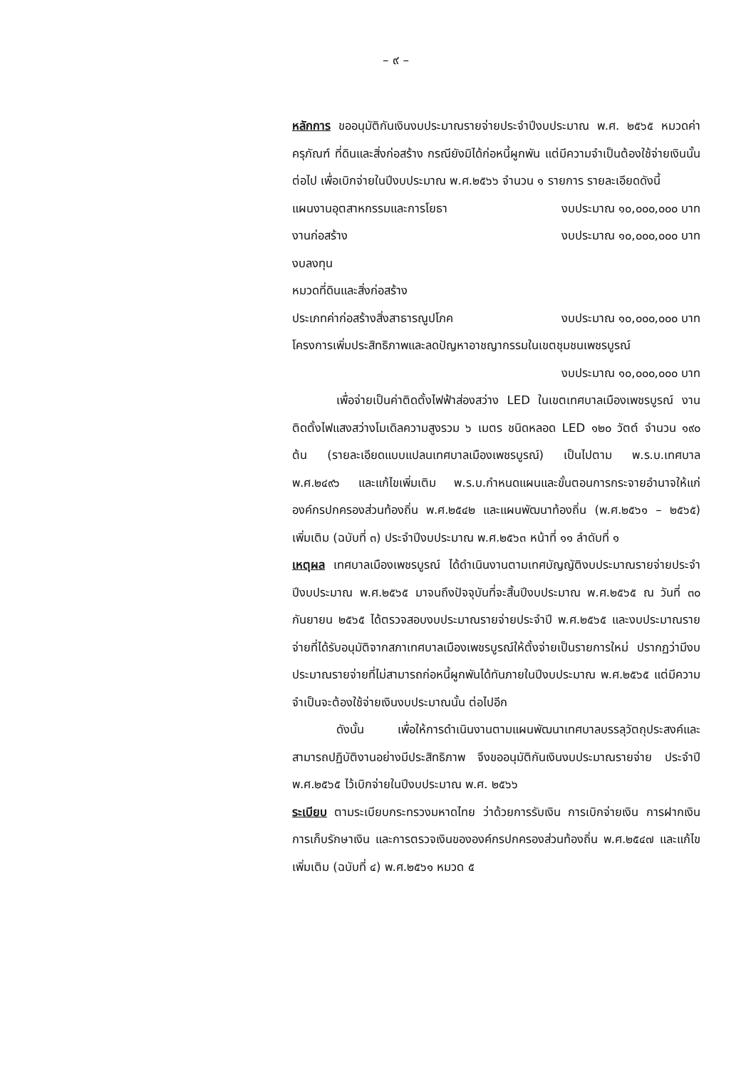– ๙ –
หลักการ ขออนุมัติกันเงินงบประมาณรายจ่ายประจำปีงบประมาณ พ.ศ. ๒๕๖๕ หมวดค่าครุภัณฑ์ ที่ดินและสิ่งก่อสร้าง กรณียังมิได้ก่อหนี้ผูกพัน แต่มีความจำเป็นต้องใช้จ่ายเงินนั้นต่อไป เพื่อเบิกจ่ายในปีงบประมาณ พ.ศ.๒๕๖๖ จำนวน ๑ รายการ รายละเอียดดังนี้
แผนงานอุตสาหกรรมและการโยธา งบประมาณ ๑๐,๐๐๐,๐๐๐ บาท
งานก่อสร้าง งบประมาณ ๑๐,๐๐๐,๐๐๐ บาท
งบลงทุน
หมวดที่ดินและสิ่งก่อสร้าง
ประเภทค่าก่อสร้างสิ่งสาธารณูปโภค งบประมาณ ๑๐,๐๐๐,๐๐๐ บาท
โครงการเพิ่มประสิทธิภาพและลดปัญหาอาชญากรรมในเขตชุมชนเพชรบูรณ์
งบประมาณ ๑๐,๐๐๐,๐๐๐ บาท
เพื่อจ่ายเป็นค่าติดตั้งไฟฟ้าส่องสว่าง LED ในเขตเทศบาลเมืองเพชรบูรณ์ งานติดตั้งไฟแสงสว่างโมเดิลความสูงรวม ๖ เมตร ชนิดหลอด LED ๑๒๐ วัตต์ จำนวน ๑๙๐ ต้น (รายละเอียดแบบแปลนเทศบาลเมืองเพชรบูรณ์) เป็นไปตาม พ.ร.บ.เทศบาล พ.ศ.๒๔๙๖ และแก้ไขเพิ่มเติม พ.ร.บ.กำหนดแผนและขั้นตอนการกระจายอำนาจให้แก่องค์กรปกครองส่วนท้องถิ่น พ.ศ.๒๕๔๒ และแผนพัฒนาท้องถิ่น (พ.ศ.๒๕๖๑ – ๒๕๖๕) เพิ่มเติม (ฉบับที่ ๓) ประจำปีงบประมาณ พ.ศ.๒๕๖๓ หน้าที่ ๑๑ ลำดับที่ ๑
เหตุผล เทศบาลเมืองเพชรบูรณ์ ได้ดำเนินงานตามเทศบัญญัติงบประมาณรายจ่ายประจำปีงบประมาณ พ.ศ.๒๕๖๕ มาจนถึงปัจจุบันที่จะสิ้นปีงบประมาณ พ.ศ.๒๕๖๕ ณ วันที่ ๓๐ กันยายน ๒๕๖๕ ได้ตรวจสอบงบประมาณรายจ่ายประจำปี พ.ศ.๒๕๖๕ และงบประมาณรายจ่ายที่ได้รับอนุมัติจากสภาเทศบาลเมืองเพชรบูรณ์ให้ตั้งจ่ายเป็นรายการใหม่ ปรากฏว่ามีงบประมาณรายจ่ายที่ไม่สามารถก่อหนี้ผูกพันได้ทันภายในปีงบประมาณ พ.ศ.๒๕๖๕ แต่มีความจำเป็นจะต้องใช้จ่ายเงินงบประมาณนั้น ต่อไปอีก
ดังนั้น เพื่อให้การดำเนินงานตามแผนพัฒนาเทศบาลบรรลุวัตถุประสงค์และสามารถปฏิบัติงานอย่างมีประสิทธิภาพ จึงขออนุมัติกันเงินงบประมาณรายจ่าย ประจำปี พ.ศ.๒๕๖๕ ไว้เบิกจ่ายในปีงบประมาณ พ.ศ. ๒๕๖๖
ระเบียบ ตามระเบียบกระทรวงมหาดไทย ว่าด้วยการรับเงิน การเบิกจ่ายเงิน การฝากเงิน การเก็บรักษาเงิน และการตรวจเงินขององค์กรปกครองส่วนท้องถิ่น พ.ศ.๒๕๔๗ และแก้ไขเพิ่มเติม (ฉบับที่ ๔) พ.ศ.๒๕๖๑ หมวด ๕